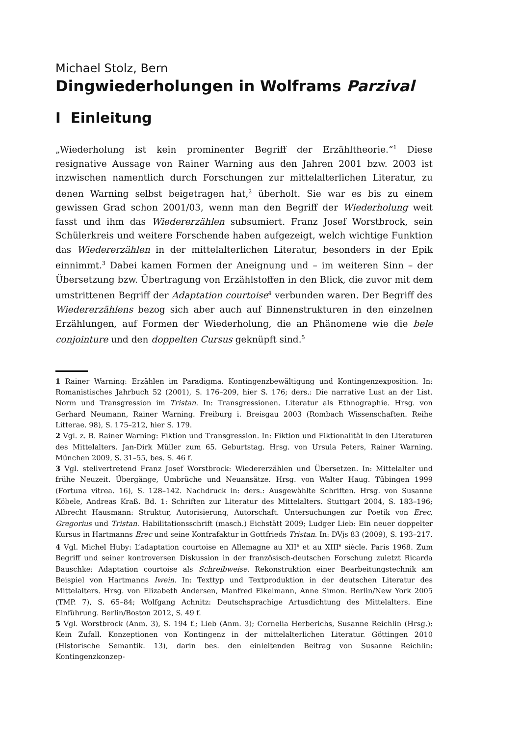Michael Stolz, Bern
Dingwiederholungen in Wolframs Parzival
I Einleitung
„Wiederholung ist kein prominenter Begriff der Erzähltheorie.“<sup>1</sup> Diese resignative Aussage von Rainer Warning aus den Jahren 2001 bzw. 2003 ist inzwischen namentlich durch Forschungen zur mittelalterlichen Literatur, zu denen Warning selbst beigetragen hat,<sup>2</sup> überholt. Sie war es bis zu einem gewissen Grad schon 2001/03, wenn man den Begriff der Wiederholung weit fasst und ihm das Wiedererzählen subsumiert. Franz Josef Worstbrock, sein Schülerkreis und weitere Forschende haben aufgezeigt, welch wichtige Funktion das Wiedererzählen in der mittelalterlichen Literatur, besonders in der Epik einnimmt.<sup>3</sup> Dabei kamen Formen der Aneignung und – im weiteren Sinn – der Übersetzung bzw. Übertragung von Erzählstoffen in den Blick, die zuvor mit dem umstrittenen Begriff der Adaptation courtoise<sup>4</sup> verbunden waren. Der Begriff des Wiedererzählens bezog sich aber auch auf Binnenstrukturen in den einzelnen Erzählungen, auf Formen der Wiederholung, die an Phänomene wie die bele conjointure und den doppelten Cursus geknüpft sind.<sup>5</sup>
1 Rainer Warning: Erzählen im Paradigma. Kontingenzbewältigung und Kontingenzexposition. In: Romanistisches Jahrbuch 52 (2001), S. 176–209, hier S. 176; ders.: Die narrative Lust an der List. Norm und Transgression im Tristan. In: Transgressionen. Literatur als Ethnographie. Hrsg. von Gerhard Neumann, Rainer Warning. Freiburg i. Breisgau 2003 (Rombach Wissenschaften. Reihe Litterae. 98), S. 175–212, hier S. 179.
2 Vgl. z. B. Rainer Warning: Fiktion und Transgression. In: Fiktion und Fiktionalität in den Literaturen des Mittelalters. Jan-Dirk Müller zum 65. Geburtstag. Hrsg. von Ursula Peters, Rainer Warning. München 2009, S. 31–55, bes. S. 46 f.
3 Vgl. stellvertretend Franz Josef Worstbrock: Wiedererzählen und Übersetzen. In: Mittelalter und frühe Neuzeit. Übergänge, Umbrüche und Neuansätze. Hrsg. von Walter Haug. Tübingen 1999 (Fortuna vitrea. 16), S. 128–142. Nachdruck in: ders.: Ausgewählte Schriften. Hrsg. von Susanne Köbele, Andreas Kraß. Bd. 1: Schriften zur Literatur des Mittelalters. Stuttgart 2004, S. 183–196; Albrecht Hausmann: Struktur, Autorisierung, Autorschaft. Untersuchungen zur Poetik von Erec, Gregorius und Tristan. Habilitationsschrift (masch.) Eichstätt 2009; Ludger Lieb: Ein neuer doppelter Kursus in Hartmanns Erec und seine Kontrafaktur in Gottfrieds Tristan. In: DVjs 83 (2009), S. 193–217.
4 Vgl. Michel Huby: L’adaptation courtoise en Allemagne au XII<sup>e</sup> et au XIII<sup>e</sup> siècle. Paris 1968. Zum Begriff und seiner kontroversen Diskussion in der französisch-deutschen Forschung zuletzt Ricarda Bauschke: Adaptation courtoise als Schreibweise. Rekonstruktion einer Bearbeitungstechnik am Beispiel von Hartmanns Iwein. In: Texttyp und Textproduktion in der deutschen Literatur des Mittelalters. Hrsg. von Elizabeth Andersen, Manfred Eikelmann, Anne Simon. Berlin/New York 2005 (TMP. 7), S. 65–84; Wolfgang Achnitz: Deutschsprachige Artusdichtung des Mittelalters. Eine Einführung. Berlin/Boston 2012, S. 49 f.
5 Vgl. Worstbrock (Anm. 3), S. 194 f.; Lieb (Anm. 3); Cornelia Herberichs, Susanne Reichlin (Hrsg.): Kein Zufall. Konzeptionen von Kontingenz in der mittelalterlichen Literatur. Göttingen 2010 (Historische Semantik. 13), darin bes. den einleitenden Beitrag von Susanne Reichlin: Kontingenzkonzep-